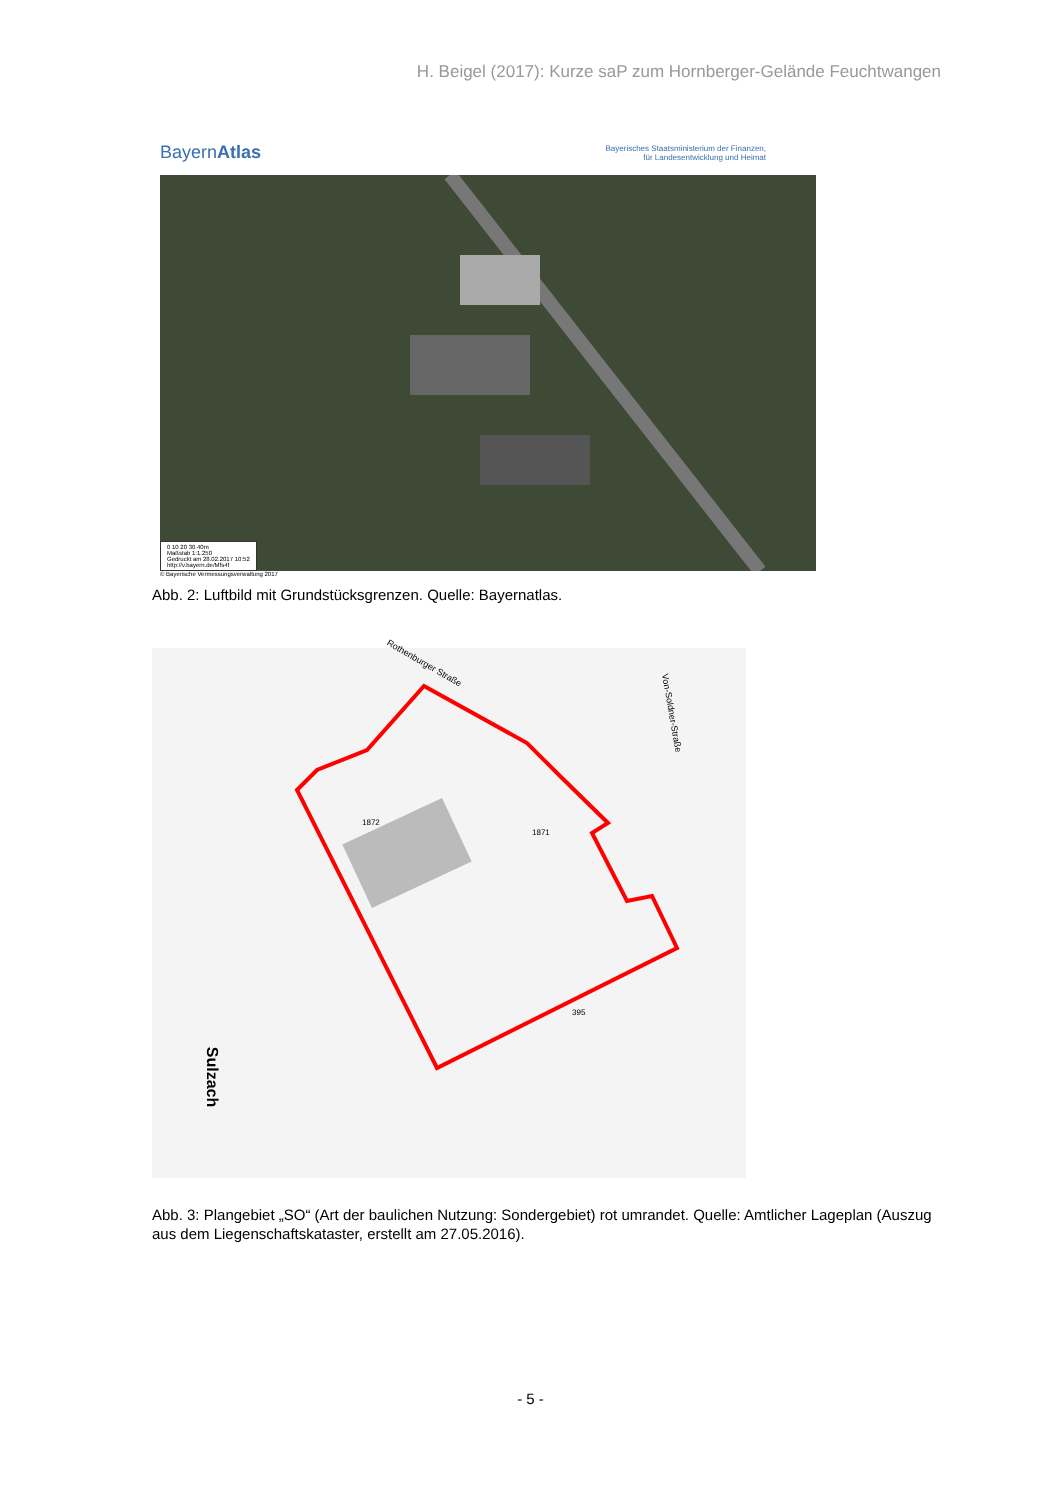H. Beigel (2017): Kurze saP zum Hornberger-Gelände Feuchtwangen
BayernAtlas Bayerisches Staatsministerium der Finanzen,
für Landesentwicklung und Heimat
0 10 20 30 40m
Maßstab 1:1.250
Gedruckt am 28.02.2017 10:52
http://v.bayern.de/Mfs4f
© Bayerische Vermessungsverwaltung 2017
Abb. 2: Luftbild mit Grundstücksgrenzen. Quelle: Bayernatlas.
Rothenburger Straße
Von-Soldner-Straße
Sulzach
1872
1871
395
Abb. 3: Plangebiet „SO“ (Art der baulichen Nutzung: Sondergebiet) rot umrandet. Quelle: Amtlicher Lageplan (Auszug aus dem Liegenschaftskataster, erstellt am 27.05.2016).
- 5 -